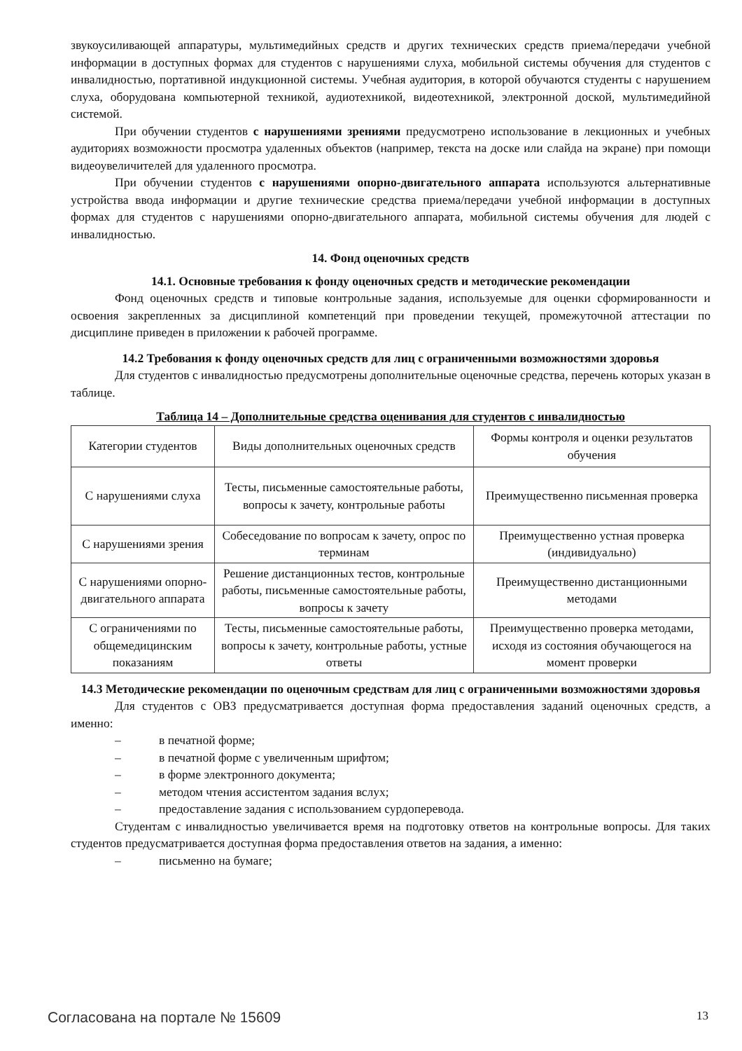звукоусиливающей аппаратуры, мультимедийных средств и других технических средств приема/передачи учебной информации в доступных формах для студентов с нарушениями слуха, мобильной системы обучения для студентов с инвалидностью, портативной индукционной системы. Учебная аудитория, в которой обучаются студенты с нарушением слуха, оборудована компьютерной техникой, аудиотехникой, видеотехникой, электронной доской, мультимедийной системой.
При обучении студентов с нарушениями зрениями предусмотрено использование в лекционных и учебных аудиториях возможности просмотра удаленных объектов (например, текста на доске или слайда на экране) при помощи видеоувеличителей для удаленного просмотра.
При обучении студентов с нарушениями опорно-двигательного аппарата используются альтернативные устройства ввода информации и другие технические средства приема/передачи учебной информации в доступных формах для студентов с нарушениями опорно-двигательного аппарата, мобильной системы обучения для людей с инвалидностью.
14. Фонд оценочных средств
14.1. Основные требования к фонду оценочных средств и методические рекомендации
Фонд оценочных средств и типовые контрольные задания, используемые для оценки сформированности и освоения закрепленных за дисциплиной компетенций при проведении текущей, промежуточной аттестации по дисциплине приведен в приложении к рабочей программе.
14.2 Требования к фонду оценочных средств для лиц с ограниченными возможностями здоровья
Для студентов с инвалидностью предусмотрены дополнительные оценочные средства, перечень которых указан в таблице.
Таблица 14 – Дополнительные средства оценивания для студентов с инвалидностью
| Категории студентов | Виды дополнительных оценочных средств | Формы контроля и оценки результатов обучения |
| С нарушениями слуха | Тесты, письменные самостоятельные работы, вопросы к зачету, контрольные работы | Преимущественно письменная проверка |
| С нарушениями зрения | Собеседование по вопросам к зачету, опрос по терминам | Преимущественно устная проверка (индивидуально) |
| С нарушениями опорно-двигательного аппарата | Решение дистанционных тестов, контрольные работы, письменные самостоятельные работы, вопросы к зачету | Преимущественно дистанционными методами |
| С ограничениями по общемедицинским показаниям | Тесты, письменные самостоятельные работы, вопросы к зачету, контрольные работы, устные ответы | Преимущественно проверка методами, исходя из состояния обучающегося на момент проверки |
14.3 Методические рекомендации по оценочным средствам для лиц с ограниченными возможностями здоровья
Для студентов с ОВЗ предусматривается доступная форма предоставления заданий оценочных средств, а именно:
– в печатной форме;
– в печатной форме с увеличенным шрифтом;
– в форме электронного документа;
– методом чтения ассистентом задания вслух;
– предоставление задания с использованием сурдоперевода.
Студентам с инвалидностью увеличивается время на подготовку ответов на контрольные вопросы. Для таких студентов предусматривается доступная форма предоставления ответов на задания, а именно:
– письменно на бумаге;
Согласована на портале № 15609 13